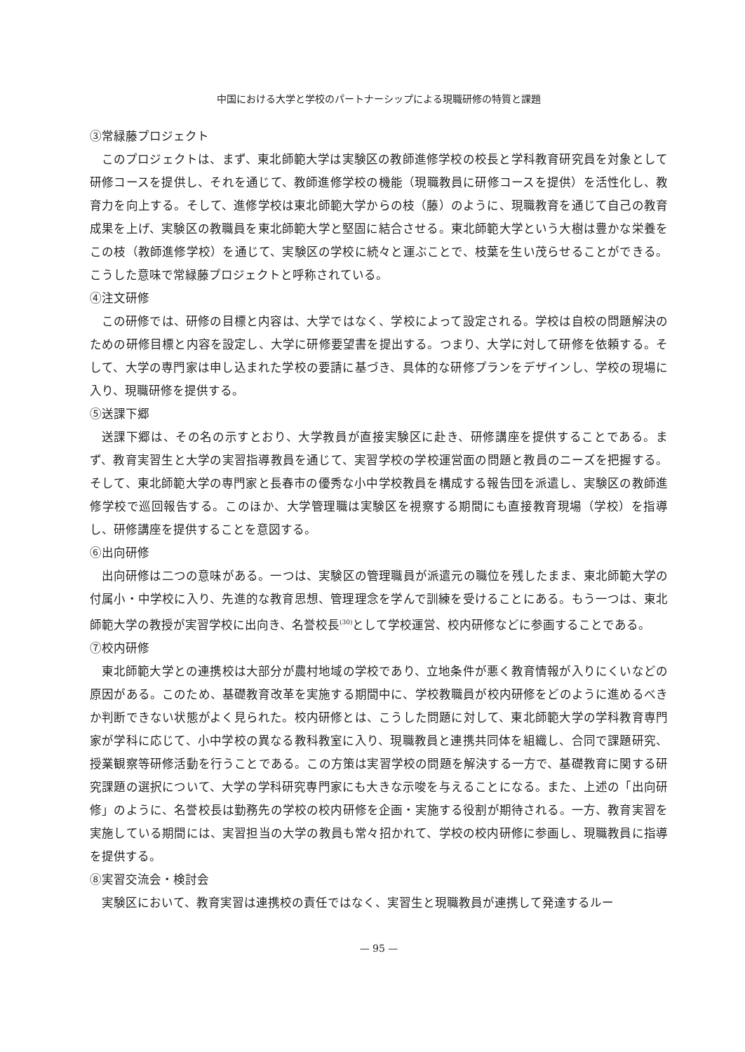中国における大学と学校のパートナーシップによる現職研修の特質と課題
③常緑藤プロジェクト
このプロジェクトは、まず、東北師範大学は実験区の教師進修学校の校長と学科教育研究員を対象として研修コースを提供し、それを通じて、教師進修学校の機能（現職教員に研修コースを提供）を活性化し、教育力を向上する。そして、進修学校は東北師範大学からの枝（藤）のように、現職教育を通じて自己の教育成果を上げ、実験区の教職員を東北師範大学と堅固に結合させる。東北師範大学という大樹は豊かな栄養をこの枝（教師進修学校）を通じて、実験区の学校に続々と運ぶことで、枝葉を生い茂らせることができる。こうした意味で常緑藤プロジェクトと呼称されている。
④注文研修
この研修では、研修の目標と内容は、大学ではなく、学校によって設定される。学校は自校の問題解決のための研修目標と内容を設定し、大学に研修要望書を提出する。つまり、大学に対して研修を依頼する。そして、大学の専門家は申し込まれた学校の要請に基づき、具体的な研修プランをデザインし、学校の現場に入り、現職研修を提供する。
⑤送課下郷
送課下郷は、その名の示すとおり、大学教員が直接実験区に赴き、研修講座を提供することである。まず、教育実習生と大学の実習指導教員を通じて、実習学校の学校運営面の問題と教員のニーズを把握する。そして、東北師範大学の専門家と長春市の優秀な小中学校教員を構成する報告団を派遣し、実験区の教師進修学校で巡回報告する。このほか、大学管理職は実験区を視察する期間にも直接教育現場（学校）を指導し、研修講座を提供することを意図する。
⑥出向研修
出向研修は二つの意味がある。一つは、実験区の管理職員が派遣元の職位を残したまま、東北師範大学の付属小・中学校に入り、先進的な教育思想、管理理念を学んで訓練を受けることにある。もう一つは、東北師範大学の教授が実習学校に出向き、名誉校長<sup>(30)</sup>として学校運営、校内研修などに参画することである。
⑦校内研修
東北師範大学との連携校は大部分が農村地域の学校であり、立地条件が悪く教育情報が入りにくいなどの原因がある。このため、基礎教育改革を実施する期間中に、学校教職員が校内研修をどのように進めるべきか判断できない状態がよく見られた。校内研修とは、こうした問題に対して、東北師範大学の学科教育専門家が学科に応じて、小中学校の異なる教科教室に入り、現職教員と連携共同体を組織し、合同で課題研究、授業観察等研修活動を行うことである。この方策は実習学校の問題を解決する一方で、基礎教育に関する研究課題の選択について、大学の学科研究専門家にも大きな示唆を与えることになる。また、上述の「出向研修」のように、名誉校長は勤務先の学校の校内研修を企画・実施する役割が期待される。一方、教育実習を実施している期間には、実習担当の大学の教員も常々招かれて、学校の校内研修に参画し、現職教員に指導を提供する。
⑧実習交流会・検討会
実験区において、教育実習は連携校の責任ではなく、実習生と現職教員が連携して発達するルー
— 95 —